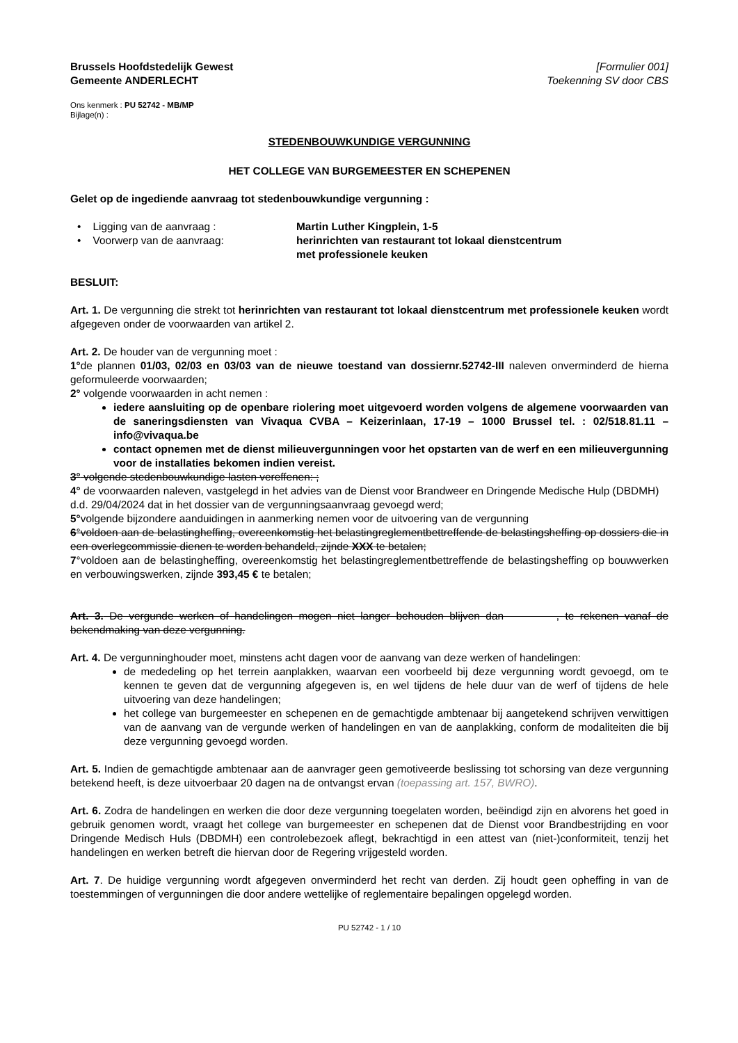Brussels Hoofdstedelijk Gewest
Gemeente ANDERLECHT
[Formulier 001]
Toekenning SV door CBS
Ons kenmerk : PU 52742 - MB/MP
Bijlage(n) :
STEDENBOUWKUNDIGE VERGUNNING
HET COLLEGE VAN BURGEMEESTER EN SCHEPENEN
Gelet op de ingediende aanvraag tot stedenbouwkundige vergunning :
• Ligging van de aanvraag : Martin Luther Kingplein, 1-5
• Voorwerp van de aanvraag: herinrichten van restaurant tot lokaal dienstcentrum
met professionele keuken
BESLUIT:
Art. 1. De vergunning die strekt tot herinrichten van restaurant tot lokaal dienstcentrum met professionele keuken wordt afgegeven onder de voorwaarden van artikel 2.
Art. 2. De houder van de vergunning moet :
1°de plannen 01/03, 02/03 en 03/03 van de nieuwe toestand van dossiernr.52742-III naleven onverminderd de hierna geformuleerde voorwaarden;
2° volgende voorwaarden in acht nemen :
iedere aansluiting op de openbare riolering moet uitgevoerd worden volgens de algemene voorwaarden van de saneringsdiensten van Vivaqua CVBA – Keizerinlaan, 17-19 – 1000 Brussel tel. : 02/518.81.11 – info@vivaqua.be
contact opnemen met de dienst milieuvergunningen voor het opstarten van de werf en een milieuvergunning voor de installaties bekomen indien vereist.
3° volgende stedenbouwkundige lasten vereffenen: ;
4° de voorwaarden naleven, vastgelegd in het advies van de Dienst voor Brandweer en Dringende Medische Hulp (DBDMH) d.d. 29/04/2024 dat in het dossier van de vergunningsaanvraag gevoegd werd;
5°volgende bijzondere aanduidingen in aanmerking nemen voor de uitvoering van de vergunning
6°voldoen aan de belastingheffing, overeenkomstig het belastingreglementbettreffende de belastingsheffing op dossiers die in een overlegcommissie dienen te worden behandeld, zijnde XXX te betalen;
7°voldoen aan de belastingheffing, overeenkomstig het belastingreglementbettreffende de belastingsheffing op bouwwerken en verbouwingswerken, zijnde 393,45 € te betalen;
Art. 3. De vergunde werken of handelingen mogen niet langer behouden blijven dan , te rekenen vanaf de bekendmaking van deze vergunning.
Art. 4. De vergunninghouder moet, minstens acht dagen voor de aanvang van deze werken of handelingen:
de mededeling op het terrein aanplakken, waarvan een voorbeeld bij deze vergunning wordt gevoegd, om te kennen te geven dat de vergunning afgegeven is, en wel tijdens de hele duur van de werf of tijdens de hele uitvoering van deze handelingen;
het college van burgemeester en schepenen en de gemachtigde ambtenaar bij aangetekend schrijven verwittigen van de aanvang van de vergunde werken of handelingen en van de aanplakking, conform de modaliteiten die bij deze vergunning gevoegd worden.
Art. 5. Indien de gemachtigde ambtenaar aan de aanvrager geen gemotiveerde beslissing tot schorsing van deze vergunning betekend heeft, is deze uitvoerbaar 20 dagen na de ontvangst ervan (toepassing art. 157, BWRO).
Art. 6. Zodra de handelingen en werken die door deze vergunning toegelaten worden, beëindigd zijn en alvorens het goed in gebruik genomen wordt, vraagt het college van burgemeester en schepenen dat de Dienst voor Brandbestrijding en voor Dringende Medisch Huls (DBDMH) een controlebezoek aflegt, bekrachtigd in een attest van (niet-)conformiteit, tenzij het handelingen en werken betreft die hiervan door de Regering vrijgesteld worden.
Art. 7. De huidige vergunning wordt afgegeven onverminderd het recht van derden. Zij houdt geen opheffing in van de toestemmingen of vergunningen die door andere wettelijke of reglementaire bepalingen opgelegd worden.
PU 52742 - 1 / 10